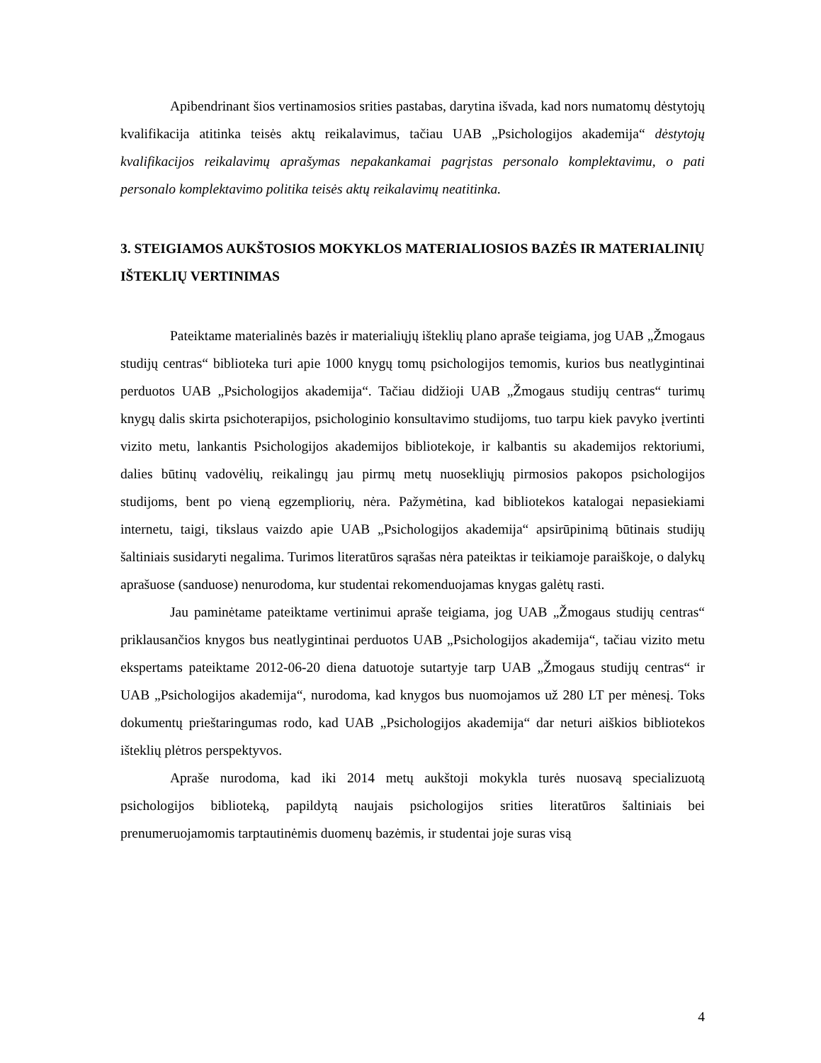Apibendrinant šios vertinamosios srities pastabas, darytina išvada, kad nors numatomų dėstytojų kvalifikacija atitinka teisės aktų reikalavimus, tačiau UAB „Psichologijos akademija“ dėstytojų kvalifikacijos reikalavimų aprašymas nepakankamai pagrįstas personalo komplektavimu, o pati personalo komplektavimo politika teisės aktų reikalavimų neatitinka.
3. STEIGIAMOS AUKŠTOSIOS MOKYKLOS MATERIALIOSIOS BAZĖS IR MATERIALINIŲ IŠTEKLIŲ VERTINIMAS
Pateiktame materialinės bazės ir materialiųjų išteklių plano apraše teigiama, jog UAB „Žmogaus studijų centras“ biblioteka turi apie 1000 knygų tomų psichologijos temomis, kurios bus neatlygintinai perduotos UAB „Psichologijos akademija“. Tačiau didžioji UAB „Žmogaus studijų centras“ turimų knygų dalis skirta psichoterapijos, psichologinio konsultavimo studijoms, tuo tarpu kiek pavyko įvertinti vizito metu, lankantis Psichologijos akademijos bibliotekoje, ir kalbantis su akademijos rektoriumi, dalies būtinų vadovėlių, reikalingų jau pirmų metų nuosekliųjų pirmosios pakopos psichologijos studijoms, bent po vieną egzempliorių, nėra. Pažymėtina, kad bibliotekos katalogai nepasiekiami internetu, taigi, tikslaus vaizdo apie UAB „Psichologijos akademija“ apsirūpinimą būtinais studijų šaltiniais susidaryti negalima. Turimos literatūros sąrašas nėra pateiktas ir teikiamoje paraiškoje, o dalykų aprašuose (sanduose) nenurodoma, kur studentai rekomenduojamas knygas galėtų rasti.
Jau paminėtame pateiktame vertinimui apraše teigiama, jog UAB „Žmogaus studijų centras“ priklausančios knygos bus neatlygintinai perduotos UAB „Psichologijos akademija“, tačiau vizito metu ekspertams pateiktame 2012-06-20 diena datuotoje sutartyje tarp UAB „Žmogaus studijų centras“ ir UAB „Psichologijos akademija“, nurodoma, kad knygos bus nuomojamos už 280 LT per mėnesį. Toks dokumentų prieštaringumas rodo, kad UAB „Psichologijos akademija“ dar neturi aiškios bibliotekos išteklių plėtros perspektyvos.
Apraše nurodoma, kad iki 2014 metų aukštoji mokykla turės nuosavą specializuotą psichologijos biblioteką, papildytą naujais psichologijos srities literatūros šaltiniais bei prenumeruojamomis tarptautinėmis duomenų bazėmis, ir studentai joje suras visą
4